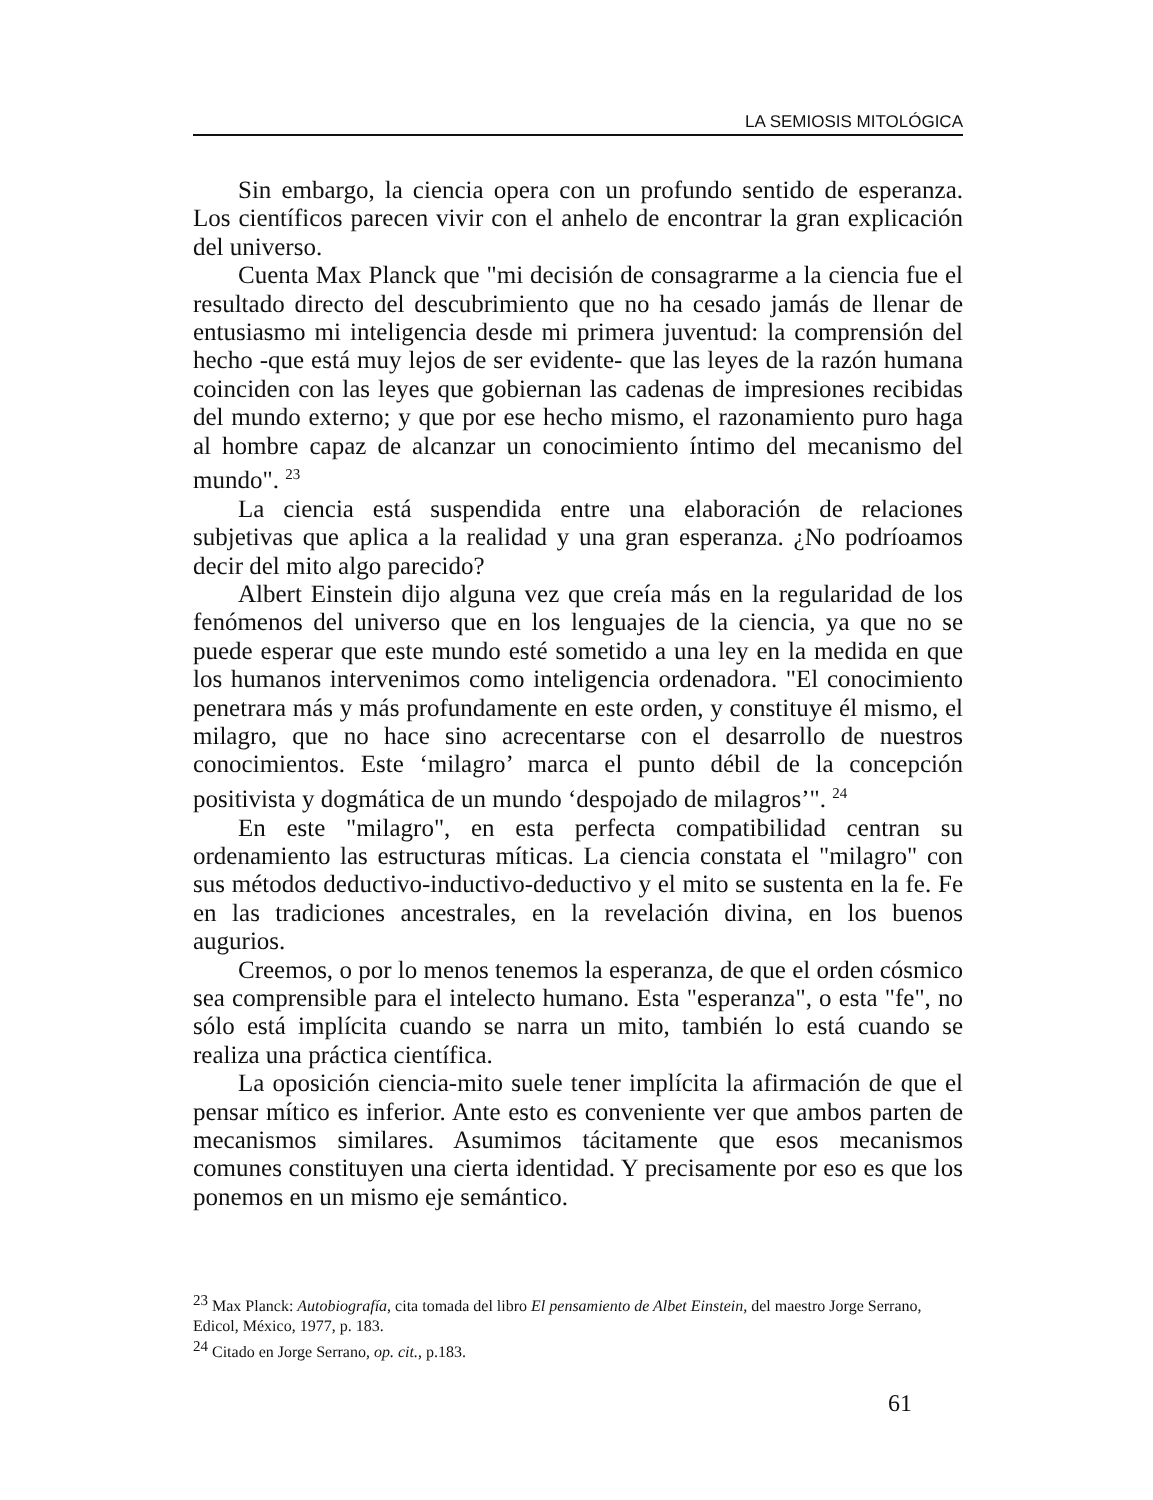LA SEMIOSIS MITOLÓGICA
Sin embargo, la ciencia opera con un profundo sentido de esperanza. Los científicos parecen vivir con el anhelo de encontrar la gran explicación del universo.
Cuenta Max Planck que "mi decisión de consagrarme a la ciencia fue el resultado directo del descubrimiento que no ha cesado jamás de llenar de entusiasmo mi inteligencia desde mi primera juventud: la comprensión del hecho -que está muy lejos de ser evidente- que las leyes de la razón humana coinciden con las leyes que gobiernan las cadenas de impresiones recibidas del mundo externo; y que por ese hecho mismo, el razonamiento puro haga al hombre capaz de alcanzar un conocimiento íntimo del mecanismo del mundo". <sup>23</sup>
La ciencia está suspendida entre una elaboración de relaciones subjetivas que aplica a la realidad y una gran esperanza. ¿No podríoamos decir del mito algo parecido?
Albert Einstein dijo alguna vez que creía más en la regularidad de los fenómenos del universo que en los lenguajes de la ciencia, ya que no se puede esperar que este mundo esté sometido a una ley en la medida en que los humanos intervenimos como inteligencia ordenadora. "El conocimiento penetrara más y más profundamente en este orden, y constituye él mismo, el milagro, que no hace sino acrecentarse con el desarrollo de nuestros conocimientos. Este ‘milagro’ marca el punto débil de la concepción positivista y dogmática de un mundo ‘despojado de milagros’". <sup>24</sup>
En este "milagro", en esta perfecta compatibilidad centran su ordenamiento las estructuras míticas. La ciencia constata el "milagro" con sus métodos deductivo-inductivo-deductivo y el mito se sustenta en la fe. Fe en las tradiciones ancestrales, en la revelación divina, en los buenos augurios.
Creemos, o por lo menos tenemos la esperanza, de que el orden cósmico sea comprensible para el intelecto humano. Esta "esperanza", o esta "fe", no sólo está implícita cuando se narra un mito, también lo está cuando se realiza una práctica científica.
La oposición ciencia-mito suele tener implícita la afirmación de que el pensar mítico es inferior. Ante esto es conveniente ver que ambos parten de mecanismos similares. Asumimos tácitamente que esos mecanismos comunes constituyen una cierta identidad. Y precisamente por eso es que los ponemos en un mismo eje semántico.
<sup>23</sup> Max Planck: Autobiografía, cita tomada del libro El pensamiento de Albet Einstein, del maestro Jorge Serrano, Edicol, México, 1977, p. 183.
<sup>24</sup> Citado en Jorge Serrano, op. cit., p.183.
61